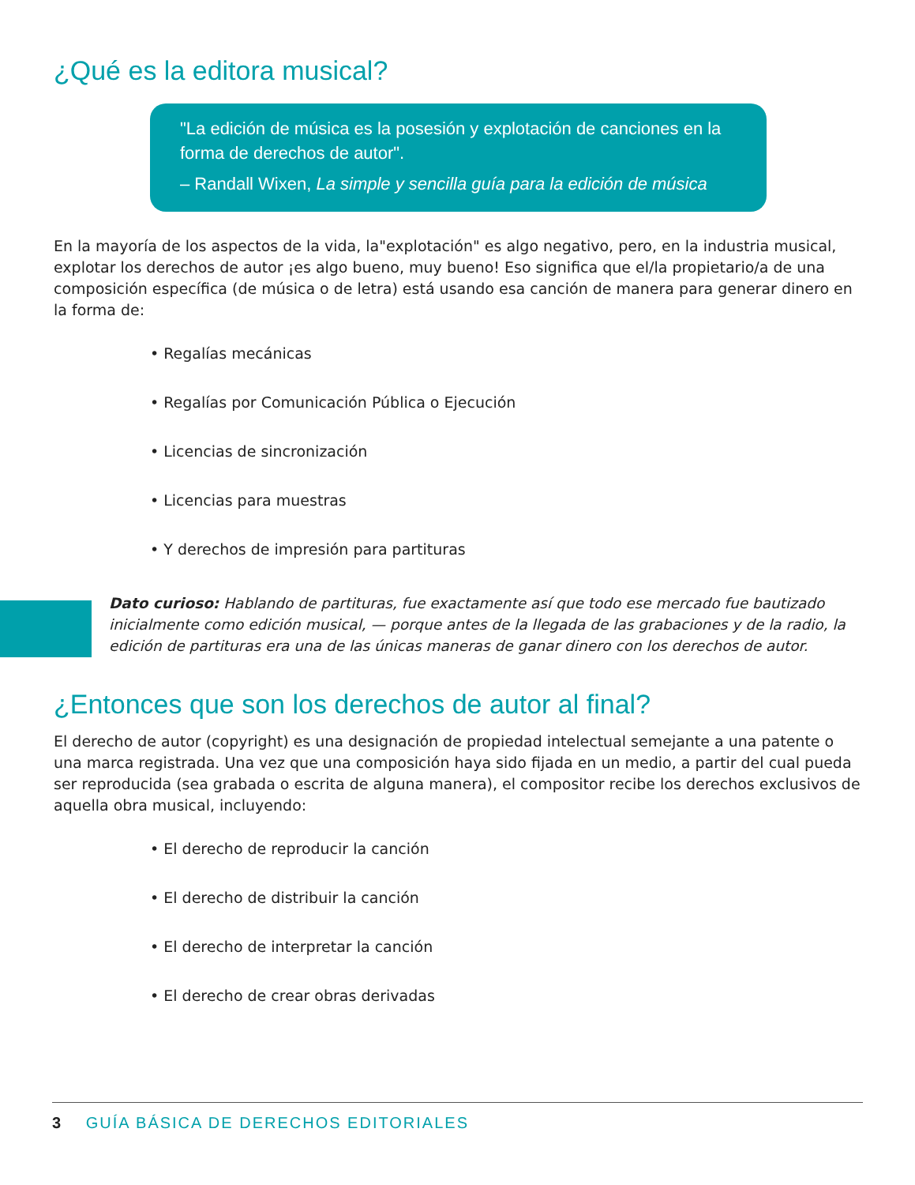¿Qué es la editora musical?
"La edición de música es la posesión y explotación de canciones en la forma de derechos de autor".
– Randall Wixen, La simple y sencilla guía para la edición de música
En la mayoría de los aspectos de la vida, la"explotación" es algo negativo, pero, en la industria musical, explotar los derechos de autor ¡es algo bueno, muy bueno! Eso significa que el/la propietario/a de una composición específica (de música o de letra) está usando esa canción de manera para generar dinero en la forma de:
• Regalías mecánicas
• Regalías por Comunicación Pública o Ejecución
• Licencias de sincronización
• Licencias para muestras
• Y derechos de impresión para partituras
Dato curioso: Hablando de partituras, fue exactamente así que todo ese mercado fue bautizado inicialmente como edición musical, — porque antes de la llegada de las grabaciones y de la radio, la edición de partituras era una de las únicas maneras de ganar dinero con los derechos de autor.
¿Entonces que son los derechos de autor al final?
El derecho de autor (copyright) es una designación de propiedad intelectual semejante a una patente o una marca registrada. Una vez que una composición haya sido fijada en un medio, a partir del cual pueda ser reproducida (sea grabada o escrita de alguna manera), el compositor recibe los derechos exclusivos de aquella obra musical, incluyendo:
• El derecho de reproducir la canción
• El derecho de distribuir la canción
• El derecho de interpretar la canción
• El derecho de crear obras derivadas
3 GUÍA BÁSICA DE DERECHOS EDITORIALES